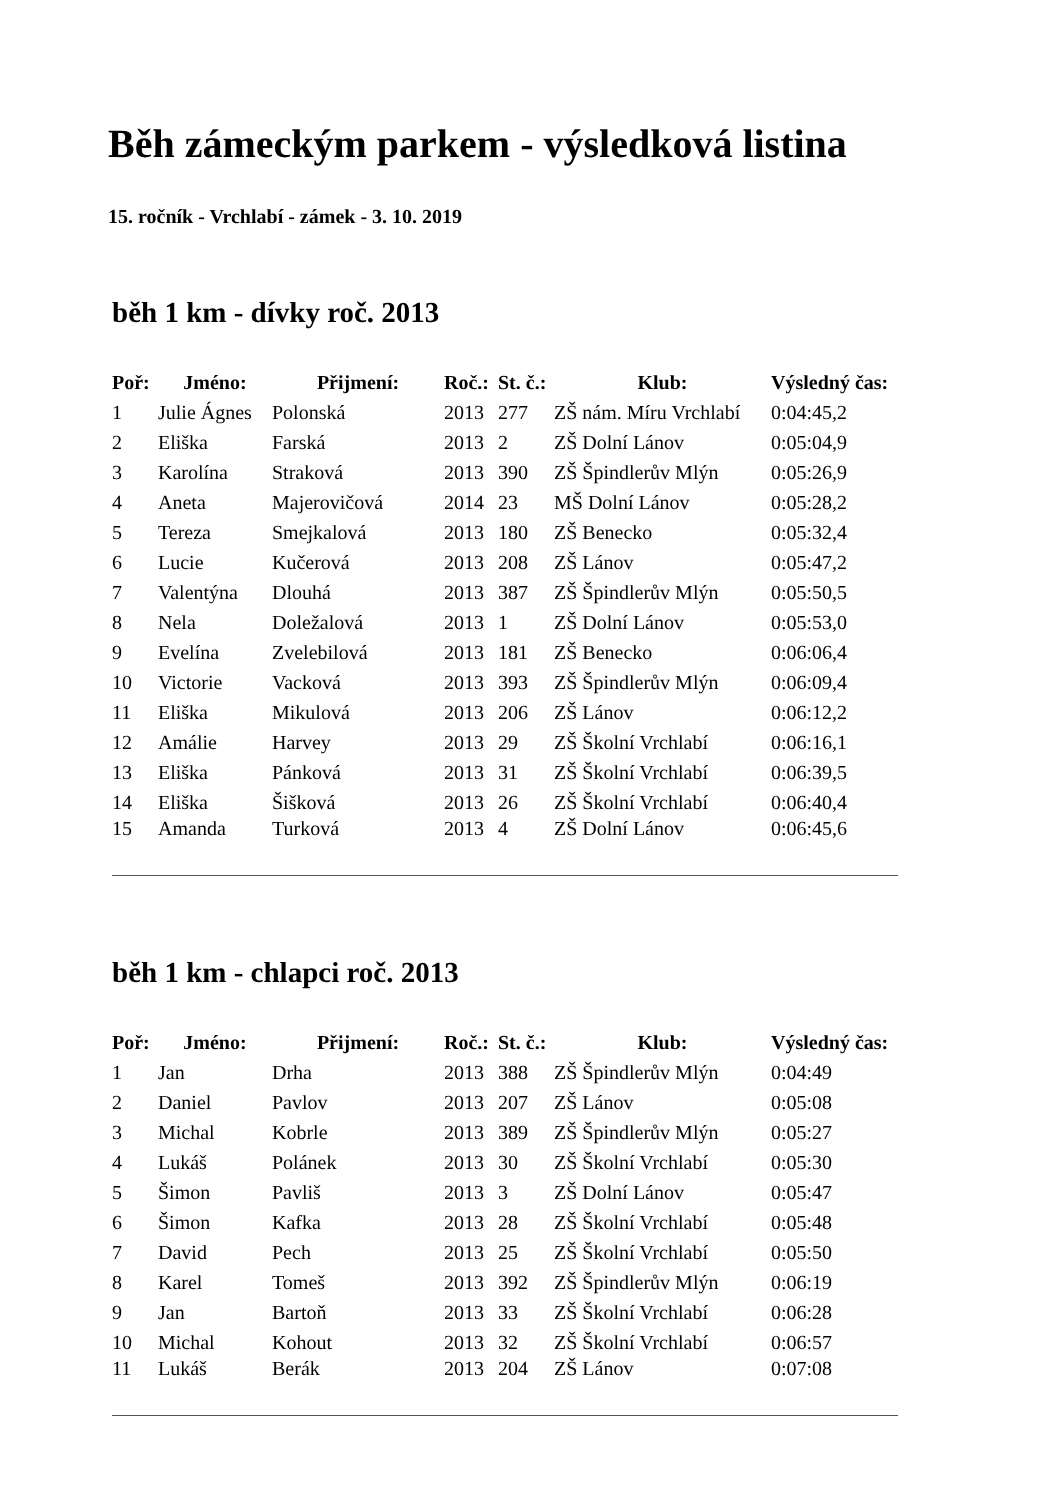Běh zámeckým parkem - výsledková listina
15. ročník - Vrchlabí - zámek - 3. 10. 2019
běh 1 km - dívky roč. 2013
| Poř: | Jméno: | Přijmení: | Roč.: | St. č.: | Klub: | Výsledný čas: |
| --- | --- | --- | --- | --- | --- | --- |
| 1 | Julie Ágnes | Polonská | 2013 | 277 | ZŠ nám. Míru Vrchlabí | 0:04:45,2 |
| 2 | Eliška | Farská | 2013 | 2 | ZŠ Dolní Lánov | 0:05:04,9 |
| 3 | Karolína | Straková | 2013 | 390 | ZŠ Špindlerův Mlýn | 0:05:26,9 |
| 4 | Aneta | Majerovičová | 2014 | 23 | MŠ Dolní Lánov | 0:05:28,2 |
| 5 | Tereza | Smejkalová | 2013 | 180 | ZŠ Benecko | 0:05:32,4 |
| 6 | Lucie | Kučerová | 2013 | 208 | ZŠ Lánov | 0:05:47,2 |
| 7 | Valentýna | Dlouhá | 2013 | 387 | ZŠ Špindlerův Mlýn | 0:05:50,5 |
| 8 | Nela | Doležalová | 2013 | 1 | ZŠ Dolní Lánov | 0:05:53,0 |
| 9 | Evelína | Zvelebilová | 2013 | 181 | ZŠ Benecko | 0:06:06,4 |
| 10 | Victorie | Vacková | 2013 | 393 | ZŠ Špindlerův Mlýn | 0:06:09,4 |
| 11 | Eliška | Mikulová | 2013 | 206 | ZŠ Lánov | 0:06:12,2 |
| 12 | Amálie | Harvey | 2013 | 29 | ZŠ Školní Vrchlabí | 0:06:16,1 |
| 13 | Eliška | Pánková | 2013 | 31 | ZŠ Školní Vrchlabí | 0:06:39,5 |
| 14 | Eliška | Šišková | 2013 | 26 | ZŠ Školní Vrchlabí | 0:06:40,4 |
| 15 | Amanda | Turková | 2013 | 4 | ZŠ Dolní Lánov | 0:06:45,6 |
běh 1 km - chlapci roč. 2013
| Poř: | Jméno: | Přijmení: | Roč.: | St. č.: | Klub: | Výsledný čas: |
| --- | --- | --- | --- | --- | --- | --- |
| 1 | Jan | Drha | 2013 | 388 | ZŠ Špindlerův Mlýn | 0:04:49 |
| 2 | Daniel | Pavlov | 2013 | 207 | ZŠ Lánov | 0:05:08 |
| 3 | Michal | Kobrle | 2013 | 389 | ZŠ Špindlerův Mlýn | 0:05:27 |
| 4 | Lukáš | Polánek | 2013 | 30 | ZŠ Školní Vrchlabí | 0:05:30 |
| 5 | Šimon | Pavliš | 2013 | 3 | ZŠ Dolní Lánov | 0:05:47 |
| 6 | Šimon | Kafka | 2013 | 28 | ZŠ Školní Vrchlabí | 0:05:48 |
| 7 | David | Pech | 2013 | 25 | ZŠ Školní Vrchlabí | 0:05:50 |
| 8 | Karel | Tomeš | 2013 | 392 | ZŠ Špindlerův Mlýn | 0:06:19 |
| 9 | Jan | Bartoň | 2013 | 33 | ZŠ Školní Vrchlabí | 0:06:28 |
| 10 | Michal | Kohout | 2013 | 32 | ZŠ Školní Vrchlabí | 0:06:57 |
| 11 | Lukáš | Berák | 2013 | 204 | ZŠ Lánov | 0:07:08 |